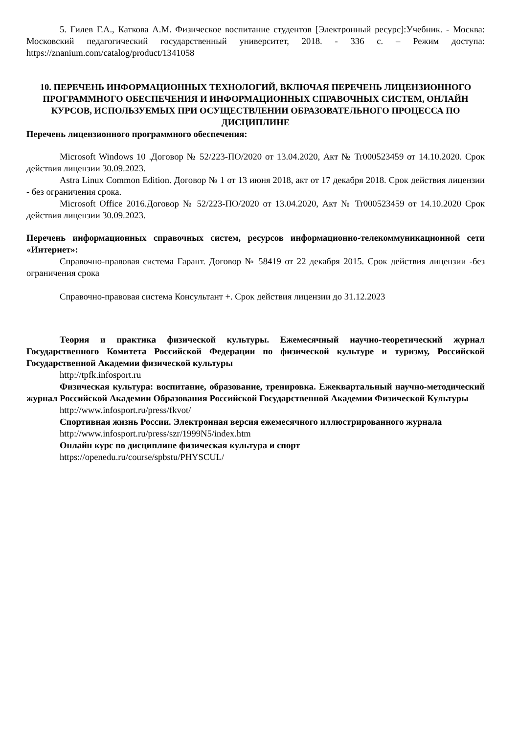5. Гилев Г.А., Каткова А.М. Физическое воспитание студентов [Электронный ресурс]:Учебник. - Москва: Московский педагогический государственный университет, 2018. - 336 с. – Режим доступа: https://znanium.com/catalog/product/1341058
10. ПЕРЕЧЕНЬ ИНФОРМАЦИОННЫХ ТЕХНОЛОГИЙ, ВКЛЮЧАЯ ПЕРЕЧЕНЬ ЛИЦЕНЗИОННОГО ПРОГРАММНОГО ОБЕСПЕЧЕНИЯ И ИНФОРМАЦИОННЫХ СПРАВОЧНЫХ СИСТЕМ, ОНЛАЙН КУРСОВ, ИСПОЛЬЗУЕМЫХ ПРИ ОСУЩЕСТВЛЕНИИ ОБРАЗОВАТЕЛЬНОГО ПРОЦЕССА ПО ДИСЦИПЛИНЕ
Перечень лицензионного программного обеспечения:
Microsoft Windows 10 .Договор № 52/223-ПО/2020 от 13.04.2020, Акт № Tr000523459 от 14.10.2020. Срок действия лицензии 30.09.2023.
Astra Linux Common Edition. Договор № 1 от 13 июня 2018, акт от 17 декабря 2018. Срок действия лицензии - без ограничения срока.
Microsoft Office 2016.Договор № 52/223-ПО/2020 от 13.04.2020, Акт № Tr000523459 от 14.10.2020 Срок действия лицензии 30.09.2023.
Перечень информационных справочных систем, ресурсов информационно-телекоммуникационной сети «Интернет»:
Справочно-правовая система Гарант. Договор № 58419 от 22 декабря 2015. Срок действия лицензии -без ограничения срока
Справочно-правовая система Консультант +. Срок действия лицензии до 31.12.2023
Теория и практика физической культуры. Ежемесячный научно-теоретический журнал Государственного Комитета Российской Федерации по физической культуре и туризму, Российской Государственной Академии физической культуры
http://tpfk.infosport.ru
Физическая культура: воспитание, образование, тренировка. Ежеквартальный научно-методический журнал Российской Академии Образования Российской Государственной Академии Физической Культуры
http://www.infosport.ru/press/fkvot/
Спортивная жизнь России. Электронная версия ежемесячного иллюстрированного журнала
http://www.infosport.ru/press/szr/1999N5/index.htm
Онлайн курс по дисциплине физическая культура и спорт
https://openedu.ru/course/spbstu/PHYSCUL/